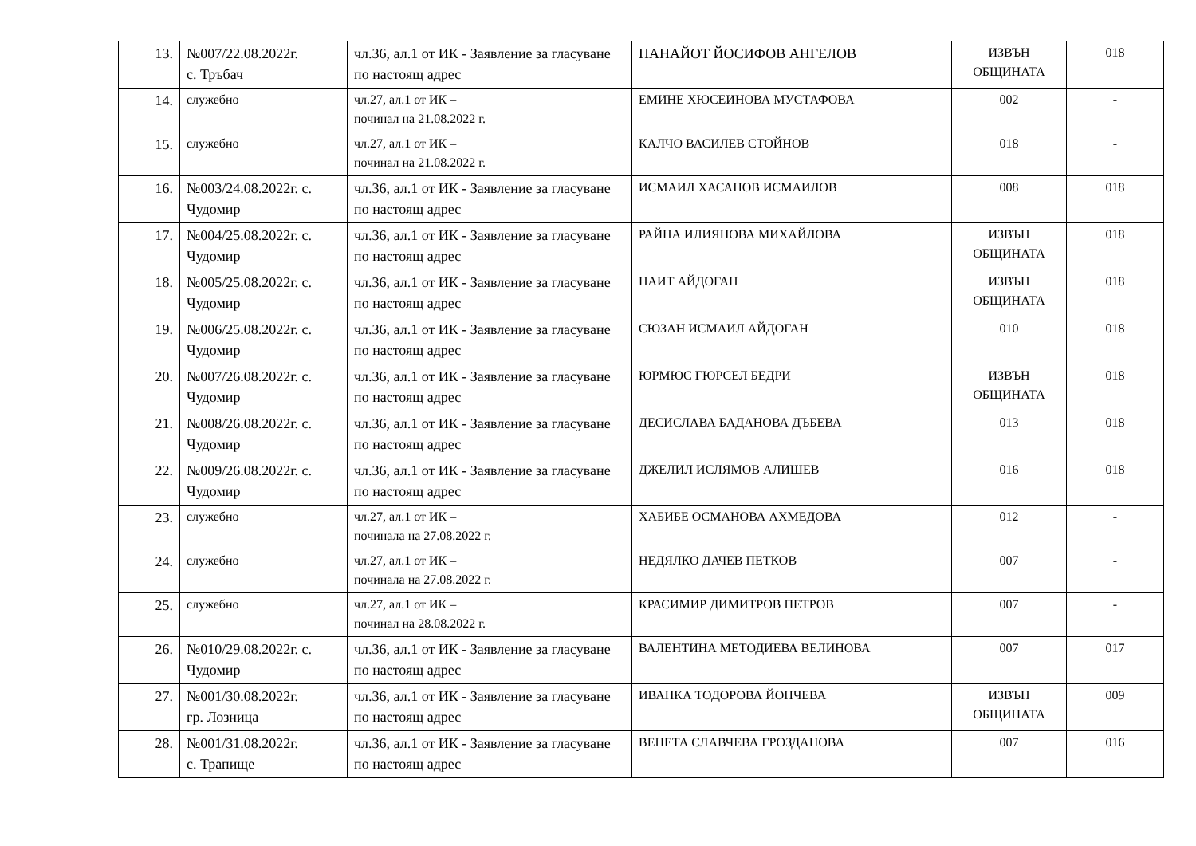| 13. | №007/22.08.2022г. с. Тръбач | чл.36, ал.1 от ИК - Заявление за гласуване по настоящ адрес | ПАНАЙОТ ЙОСИФОВ АНГЕЛОВ | ИЗВЪН ОБЩИНАТА | 018 |
| 14. | служебно | чл.27, ал.1 от ИК – починал на 21.08.2022 г. | ЕМИНЕ ХЮСЕИНОВА МУСТАФОВА | 002 | - |
| 15. | служебно | чл.27, ал.1 от ИК – починал на 21.08.2022 г. | КАЛЧО ВАСИЛЕВ СТОЙНОВ | 018 | - |
| 16. | №003/24.08.2022г. с. Чудомир | чл.36, ал.1 от ИК - Заявление за гласуване по настоящ адрес | ИСМАИЛ ХАСАНОВ ИСМАИЛОВ | 008 | 018 |
| 17. | №004/25.08.2022г. с. Чудомир | чл.36, ал.1 от ИК - Заявление за гласуване по настоящ адрес | РАЙНА ИЛИЯНОВА МИХАЙЛОВА | ИЗВЪН ОБЩИНАТА | 018 |
| 18. | №005/25.08.2022г. с. Чудомир | чл.36, ал.1 от ИК - Заявление за гласуване по настоящ адрес | НАИТ АЙДОГАН | ИЗВЪН ОБЩИНАТА | 018 |
| 19. | №006/25.08.2022г. с. Чудомир | чл.36, ал.1 от ИК - Заявление за гласуване по настоящ адрес | СЮЗАН ИСМАИЛ АЙДОГАН | 010 | 018 |
| 20. | №007/26.08.2022г. с. Чудомир | чл.36, ал.1 от ИК - Заявление за гласуване по настоящ адрес | ЮРМЮС ГЮРСЕЛ БЕДРИ | ИЗВЪН ОБЩИНАТА | 018 |
| 21. | №008/26.08.2022г. с. Чудомир | чл.36, ал.1 от ИК - Заявление за гласуване по настоящ адрес | ДЕСИСЛАВА БАДАНОВА ДЪБЕВА | 013 | 018 |
| 22. | №009/26.08.2022г. с. Чудомир | чл.36, ал.1 от ИК - Заявление за гласуване по настоящ адрес | ДЖЕЛИЛ ИСЛЯМОВ АЛИШЕВ | 016 | 018 |
| 23. | служебно | чл.27, ал.1 от ИК – починала на 27.08.2022 г. | ХАБИБЕ ОСМАНОВА АХМЕДОВА | 012 | - |
| 24. | служебно | чл.27, ал.1 от ИК – починала на 27.08.2022 г. | НЕДЯЛКО ДАЧЕВ ПЕТКОВ | 007 | - |
| 25. | служебно | чл.27, ал.1 от ИК – починал на 28.08.2022 г. | КРАСИМИР ДИМИТРОВ ПЕТРОВ | 007 | - |
| 26. | №010/29.08.2022г. с. Чудомир | чл.36, ал.1 от ИК - Заявление за гласуване по настоящ адрес | ВАЛЕНТИНА МЕТОДИЕВА ВЕЛИНОВА | 007 | 017 |
| 27. | №001/30.08.2022г. гр. Лозница | чл.36, ал.1 от ИК - Заявление за гласуване по настоящ адрес | ИВАНКА ТОДОРОВА ЙОНЧЕВА | ИЗВЪН ОБЩИНАТА | 009 |
| 28. | №001/31.08.2022г. с. Трапище | чл.36, ал.1 от ИК - Заявление за гласуване по настоящ адрес | ВЕНЕТА СЛАВЧЕВА ГРОЗДАНОВА | 007 | 016 |